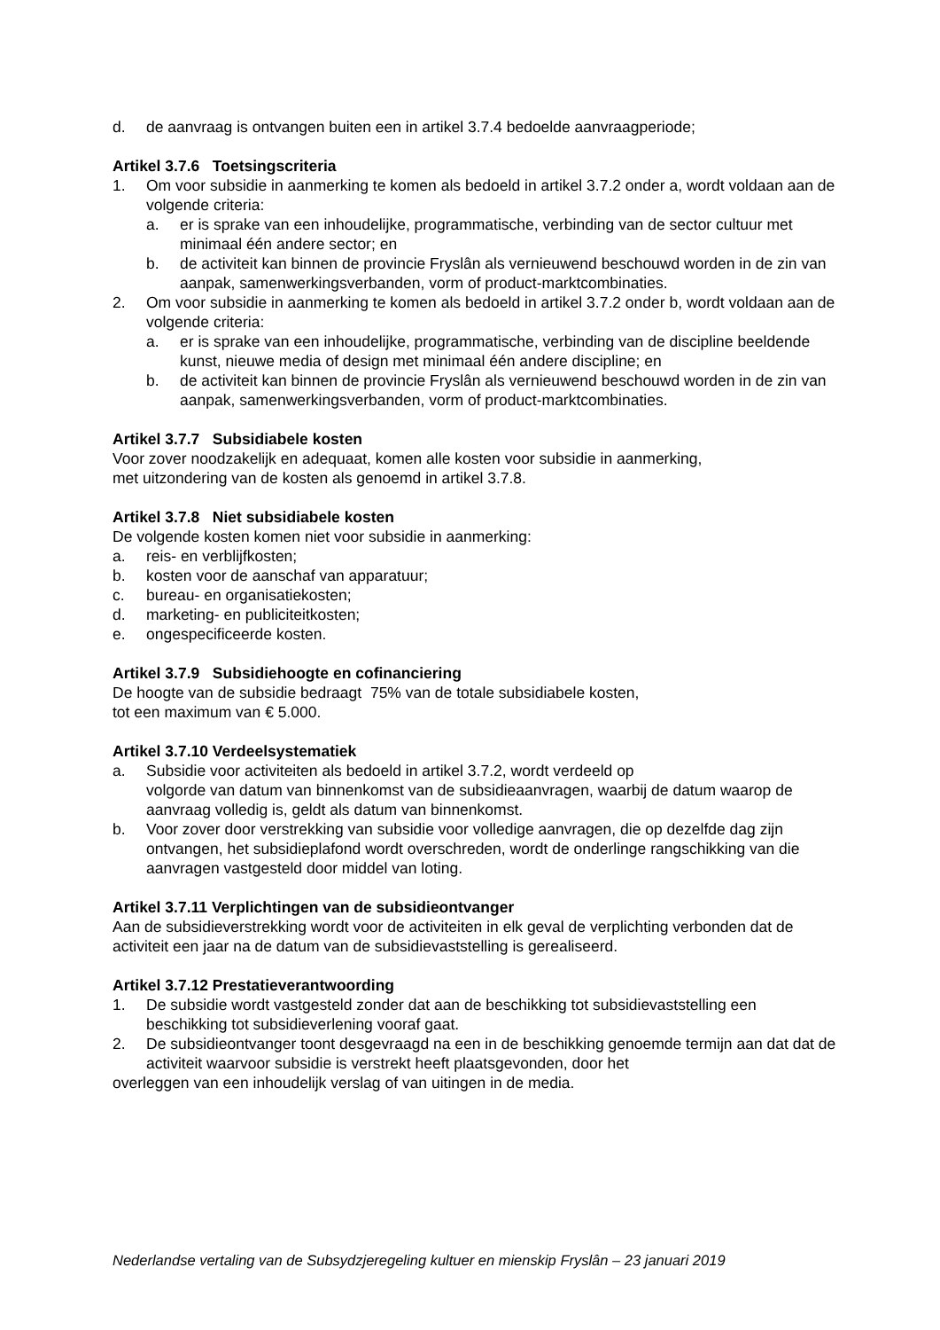d. de aanvraag is ontvangen buiten een in artikel 3.7.4 bedoelde aanvraagperiode;
Artikel 3.7.6 Toetsingscriteria
1. Om voor subsidie in aanmerking te komen als bedoeld in artikel 3.7.2 onder a, wordt voldaan aan de volgende criteria:
a. er is sprake van een inhoudelijke, programmatische, verbinding van de sector cultuur met minimaal één andere sector; en
b. de activiteit kan binnen de provincie Fryslân als vernieuwend beschouwd worden in de zin van aanpak, samenwerkingsverbanden, vorm of product-marktcombinaties.
2. Om voor subsidie in aanmerking te komen als bedoeld in artikel 3.7.2 onder b, wordt voldaan aan de volgende criteria:
a. er is sprake van een inhoudelijke, programmatische, verbinding van de discipline beeldende kunst, nieuwe media of design met minimaal één andere discipline; en
b. de activiteit kan binnen de provincie Fryslân als vernieuwend beschouwd worden in de zin van aanpak, samenwerkingsverbanden, vorm of product-marktcombinaties.
Artikel 3.7.7 Subsidiabele kosten
Voor zover noodzakelijk en adequaat, komen alle kosten voor subsidie in aanmerking,
met uitzondering van de kosten als genoemd in artikel 3.7.8.
Artikel 3.7.8 Niet subsidiabele kosten
De volgende kosten komen niet voor subsidie in aanmerking:
a. reis- en verblijfkosten;
b. kosten voor de aanschaf van apparatuur;
c. bureau- en organisatiekosten;
d. marketing- en publiciteitkosten;
e. ongespecificeerde kosten.
Artikel 3.7.9 Subsidiehoogte en cofinanciering
De hoogte van de subsidie bedraagt 75% van de totale subsidiabele kosten,
tot een maximum van € 5.000.
Artikel 3.7.10 Verdeelsystematiek
a. Subsidie voor activiteiten als bedoeld in artikel 3.7.2, wordt verdeeld op
volgorde van datum van binnenkomst van de subsidieaanvragen, waarbij de datum waarop de aanvraag volledig is, geldt als datum van binnenkomst.
b. Voor zover door verstrekking van subsidie voor volledige aanvragen, die op dezelfde dag zijn ontvangen, het subsidieplafond wordt overschreden, wordt de onderlinge rangschikking van die aanvragen vastgesteld door middel van loting.
Artikel 3.7.11 Verplichtingen van de subsidieontvanger
Aan de subsidieverstrekking wordt voor de activiteiten in elk geval de verplichting verbonden dat de activiteit een jaar na de datum van de subsidievaststelling is gerealiseerd.
Artikel 3.7.12 Prestatieverantwoording
1. De subsidie wordt vastgesteld zonder dat aan de beschikking tot subsidievaststelling een beschikking tot subsidieverlening vooraf gaat.
2. De subsidieontvanger toont desgevraagd na een in de beschikking genoemde termijn aan dat dat de activiteit waarvoor subsidie is verstrekt heeft plaatsgevonden, door het
overleggen van een inhoudelijk verslag of van uitingen in de media.
Nederlandse vertaling van de Subsydzjeregeling kultuer en mienskip Fryslân – 23 januari 2019